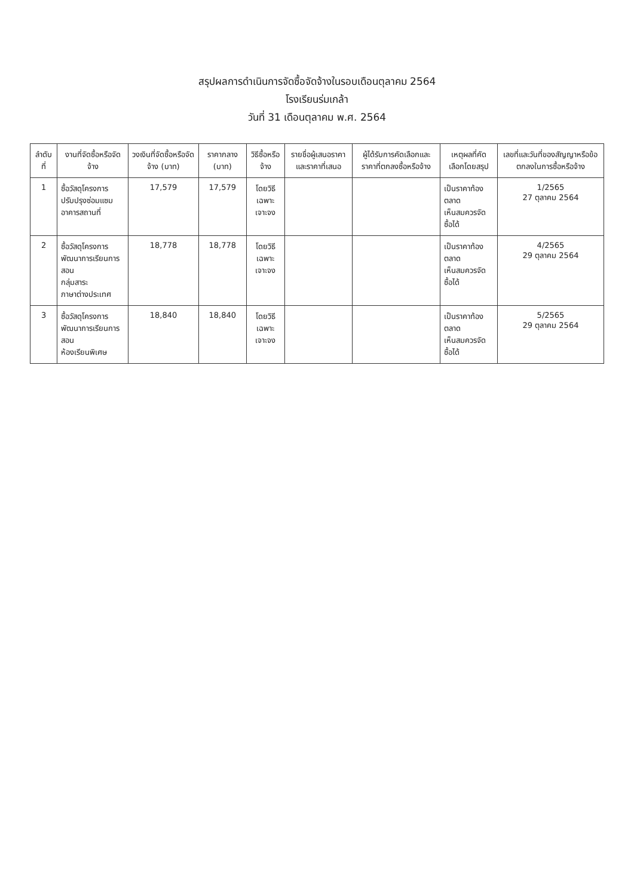สรุปผลการดำเนินการจัดซื้อจัดจ้างในรอบเดือนตุลาคม 2564
โรงเรียนร่มเกล้า
วันที่ 31 เดือนตุลาคม พ.ศ. 2564
| ลำดับที่ | งานที่จัดซื้อหรือจัดจ้าง | วงเงินที่จัดซื้อหรือจัดจ้าง (บาท) | ราคากลาง (บาท) | วิธีซื้อหรือจ้าง | รายชื่อผู้เสนอราคาและราคาที่เสนอ | ผู้ได้รับการคัดเลือกและราคาที่ตกลงซื้อหรือจ้าง | เหตุผลที่คัดเลือกโดยสรุป | เลขที่และวันที่ของสัญญาหรือข้อตกลงในการซื้อหรือจ้าง |
| --- | --- | --- | --- | --- | --- | --- | --- | --- |
| 1 | ซื้อวัสดุโครงการ ปรับปรุงซ่อมแซมอาคารสถานที่ | 17,579 | 17,579 | โดยวิธี เฉพาะเจาะจง | | | เป็นราคาท้องตลาด เห็นสมควรจัดซื้อได้ | 1/2565 27 ตุลาคม 2564 |
| 2 | ซื้อวัสดุโครงการ พัฒนาการเรียนการสอน กลุ่มสาระ ภาษาต่างประเทศ | 18,778 | 18,778 | โดยวิธี เฉพาะเจาะจง | | | เป็นราคาท้องตลาด เห็นสมควรจัดซื้อได้ | 4/2565 29 ตุลาคม 2564 |
| 3 | ซื้อวัสดุโครงการ พัฒนาการเรียนการสอน ห้องเรียนพิเศษ | 18,840 | 18,840 | โดยวิธี เฉพาะเจาะจง | | | เป็นราคาท้องตลาด เห็นสมควรจัดซื้อได้ | 5/2565 29 ตุลาคม 2564 |